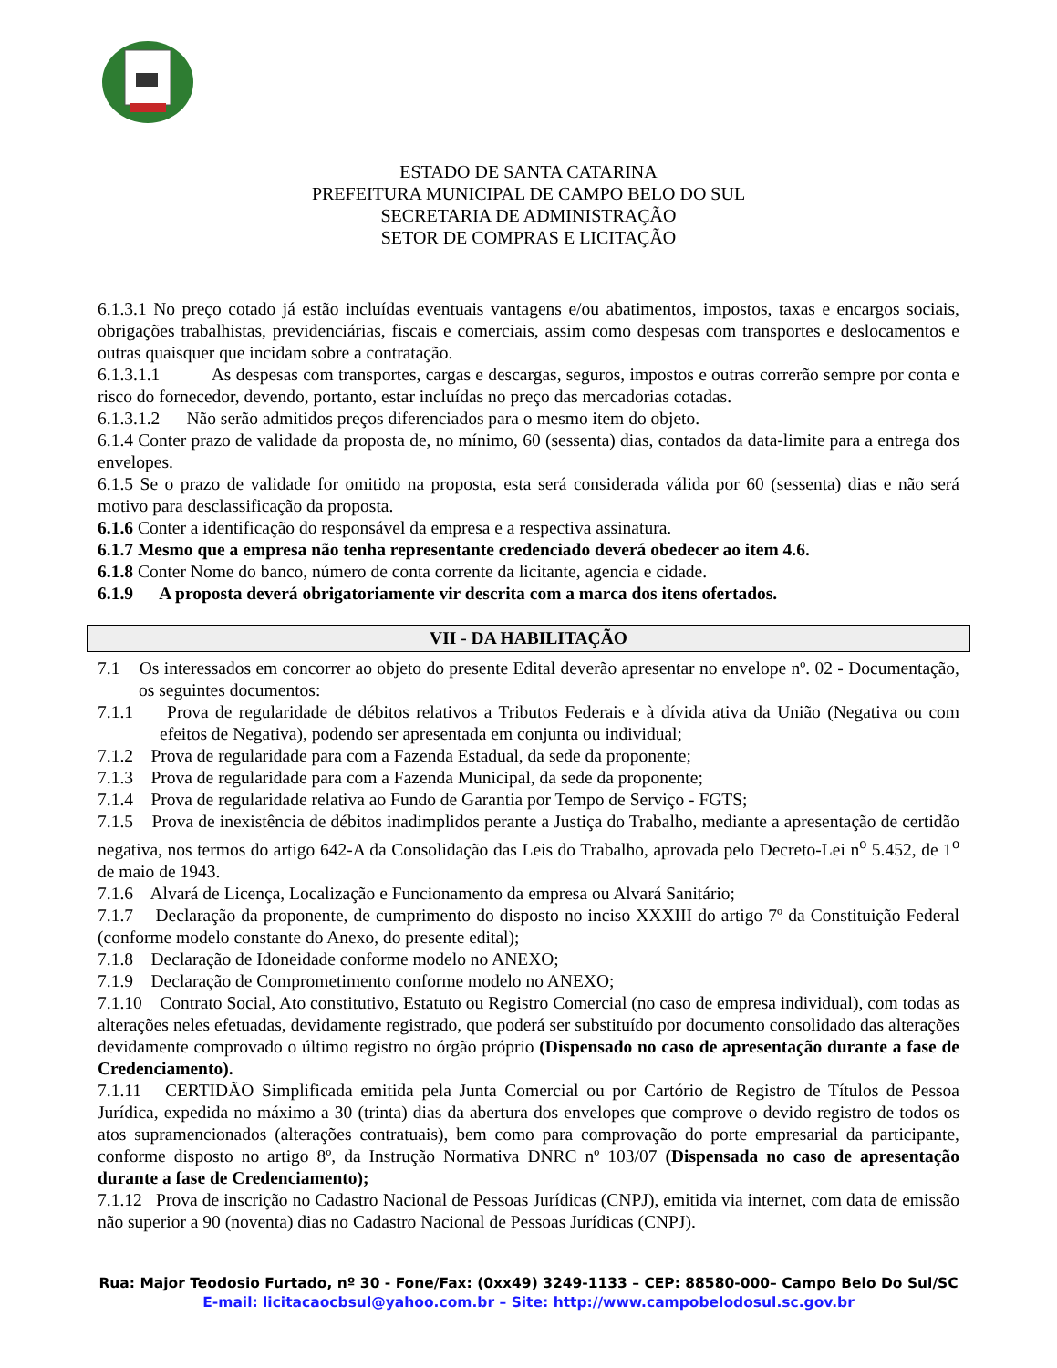ESTADO DE SANTA CATARINA
PREFEITURA MUNICIPAL DE CAMPO BELO DO SUL
SECRETARIA DE ADMINISTRAÇÃO
SETOR DE COMPRAS E LICITAÇÃO
6.1.3.1 No preço cotado já estão incluídas eventuais vantagens e/ou abatimentos, impostos, taxas e encargos sociais, obrigações trabalhistas, previdenciárias, fiscais e comerciais, assim como despesas com transportes e deslocamentos e outras quaisquer que incidam sobre a contratação.
6.1.3.1.1 As despesas com transportes, cargas e descargas, seguros, impostos e outras correrão sempre por conta e risco do fornecedor, devendo, portanto, estar incluídas no preço das mercadorias cotadas.
6.1.3.1.2 Não serão admitidos preços diferenciados para o mesmo item do objeto.
6.1.4 Conter prazo de validade da proposta de, no mínimo, 60 (sessenta) dias, contados da data-limite para a entrega dos envelopes.
6.1.5 Se o prazo de validade for omitido na proposta, esta será considerada válida por 60 (sessenta) dias e não será motivo para desclassificação da proposta.
6.1.6 Conter a identificação do responsável da empresa e a respectiva assinatura.
6.1.7 Mesmo que a empresa não tenha representante credenciado deverá obedecer ao item 4.6.
6.1.8 Conter Nome do banco, número de conta corrente da licitante, agencia e cidade.
6.1.9 A proposta deverá obrigatoriamente vir descrita com a marca dos itens ofertados.
VII - DA HABILITAÇÃO
7.1 Os interessados em concorrer ao objeto do presente Edital deverão apresentar no envelope nº. 02 - Documentação, os seguintes documentos:
7.1.1 Prova de regularidade de débitos relativos a Tributos Federais e à dívida ativa da União (Negativa ou com efeitos de Negativa), podendo ser apresentada em conjunta ou individual;
7.1.2 Prova de regularidade para com a Fazenda Estadual, da sede da proponente;
7.1.3 Prova de regularidade para com a Fazenda Municipal, da sede da proponente;
7.1.4 Prova de regularidade relativa ao Fundo de Garantia por Tempo de Serviço - FGTS;
7.1.5 Prova de inexistência de débitos inadimplidos perante a Justiça do Trabalho, mediante a apresentação de certidão negativa, nos termos do artigo 642-A da Consolidação das Leis do Trabalho, aprovada pelo Decreto-Lei n<sup>o</sup> 5.452, de 1<sup>o</sup> de maio de 1943.
7.1.6 Alvará de Licença, Localização e Funcionamento da empresa ou Alvará Sanitário;
7.1.7 Declaração da proponente, de cumprimento do disposto no inciso XXXIII do artigo 7º da Constituição Federal (conforme modelo constante do Anexo, do presente edital);
7.1.8 Declaração de Idoneidade conforme modelo no ANEXO;
7.1.9 Declaração de Comprometimento conforme modelo no ANEXO;
7.1.10 Contrato Social, Ato constitutivo, Estatuto ou Registro Comercial (no caso de empresa individual), com todas as alterações neles efetuadas, devidamente registrado, que poderá ser substituído por documento consolidado das alterações devidamente comprovado o último registro no órgão próprio (Dispensado no caso de apresentação durante a fase de Credenciamento).
7.1.11 CERTIDÃO Simplificada emitida pela Junta Comercial ou por Cartório de Registro de Títulos de Pessoa Jurídica, expedida no máximo a 30 (trinta) dias da abertura dos envelopes que comprove o devido registro de todos os atos supramencionados (alterações contratuais), bem como para comprovação do porte empresarial da participante, conforme disposto no artigo 8º, da Instrução Normativa DNRC nº 103/07 (Dispensada no caso de apresentação durante a fase de Credenciamento);
7.1.12 Prova de inscrição no Cadastro Nacional de Pessoas Jurídicas (CNPJ), emitida via internet, com data de emissão não superior a 90 (noventa) dias no Cadastro Nacional de Pessoas Jurídicas (CNPJ).
Rua: Major Teodosio Furtado, nº 30 - Fone/Fax: (0xx49) 3249-1133 – CEP: 88580-000– Campo Belo Do Sul/SC
E-mail: licitacaocbsul@yahoo.com.br – Site: http://www.campobelodosul.sc.gov.br